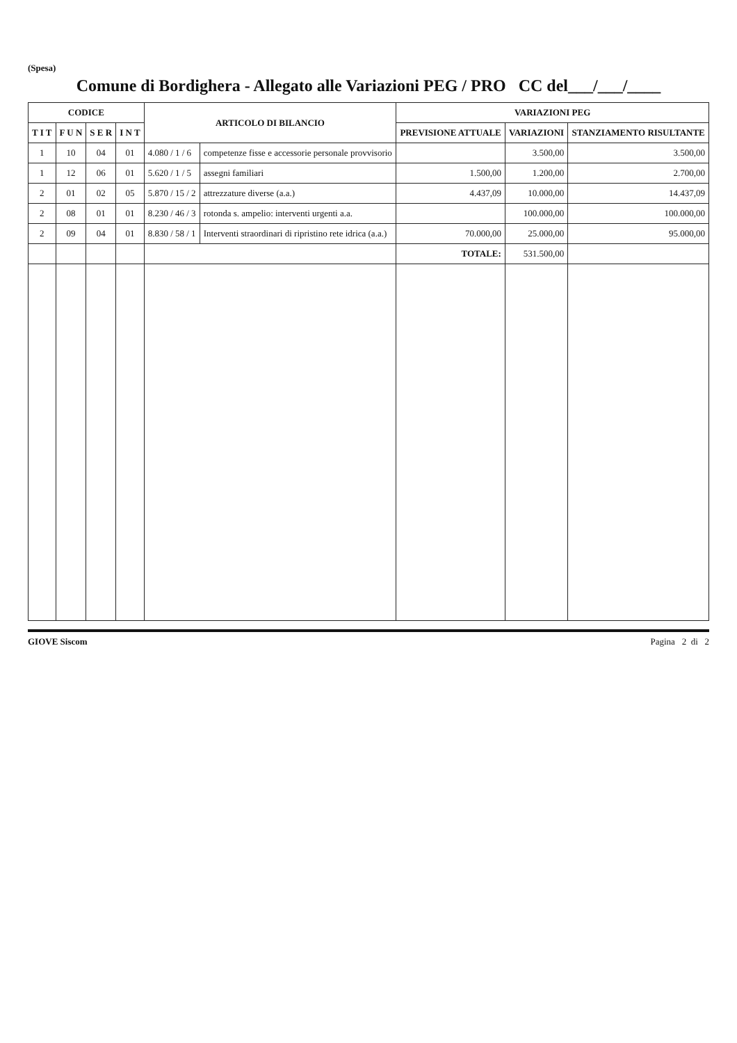(Spesa)
Comune di Bordighera - Allegato alle Variazioni PEG / PRO CC del___/___/____
| CODICE | | | | ARTICOLO DI BILANCIO | | VARIAZIONI PEG | | |
| --- | --- | --- | --- | --- | --- | --- | --- | --- |
| T I T | F U N | S E R | I N T | | | PREVISIONE ATTUALE | VARIAZIONI | STANZIAMENTO RISULTANTE |
| 1 | 10 | 04 | 01 | 4.080 / 1 / 6 | competenze fisse e accessorie personale provvisorio | | 3.500,00 | 3.500,00 |
| 1 | 12 | 06 | 01 | 5.620 / 1 / 5 | assegni familiari | 1.500,00 | 1.200,00 | 2.700,00 |
| 2 | 01 | 02 | 05 | 5.870 / 15 / 2 | attrezzature diverse (a.a.) | 4.437,09 | 10.000,00 | 14.437,09 |
| 2 | 08 | 01 | 01 | 8.230 / 46 / 3 | rotonda s. ampelio: interventi urgenti a.a. | | 100.000,00 | 100.000,00 |
| 2 | 09 | 04 | 01 | 8.830 / 58 / 1 | Interventi straordinari di ripristino rete idrica (a.a.) | 70.000,00 | 25.000,00 | 95.000,00 |
| | | | | | | TOTALE: | 531.500,00 | |
GIOVE Siscom Pagina 2 di 2